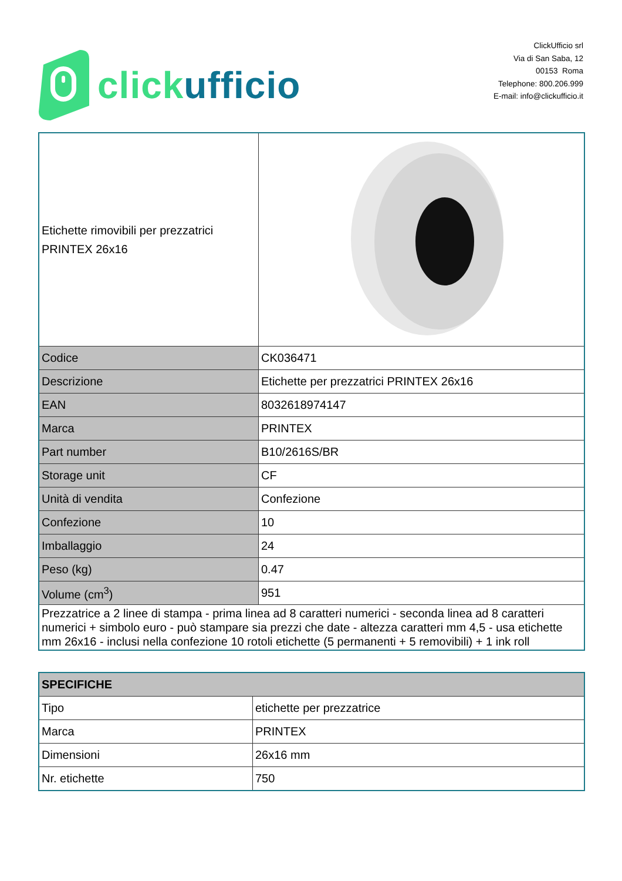click ufficio
ClickUfficio srl
Via di San Saba, 12
00153 Roma
Telephone: 800.206.999
E-mail: info@clickufficio.it
| Etichette rimovibili per prezzatrici PRINTEX 26x16 | |
| Codice | CK036471 |
| Descrizione | Etichette per prezzatrici PRINTEX 26x16 |
| EAN | 8032618974147 |
| Marca | PRINTEX |
| Part number | B10/2616S/BR |
| Storage unit | CF |
| Unità di vendita | Confezione |
| Confezione | 10 |
| Imballaggio | 24 |
| Peso (kg) | 0.47 |
| Volume (cm<sup>3</sup>) | 951 |
| Prezzatrice a 2 linee di stampa - prima linea ad 8 caratteri numerici - seconda linea ad 8 caratteri numerici + simbolo euro - può stampare sia prezzi che date - altezza caratteri mm 4,5 - usa etichette mm 26x16 - inclusi nella confezione 10 rotoli etichette (5 permanenti + 5 removibili) + 1 ink roll | |
| SPECIFICHE | |
| Tipo | etichette per prezzatrice |
| Marca | PRINTEX |
| Dimensioni | 26x16 mm |
| Nr. etichette | 750 |